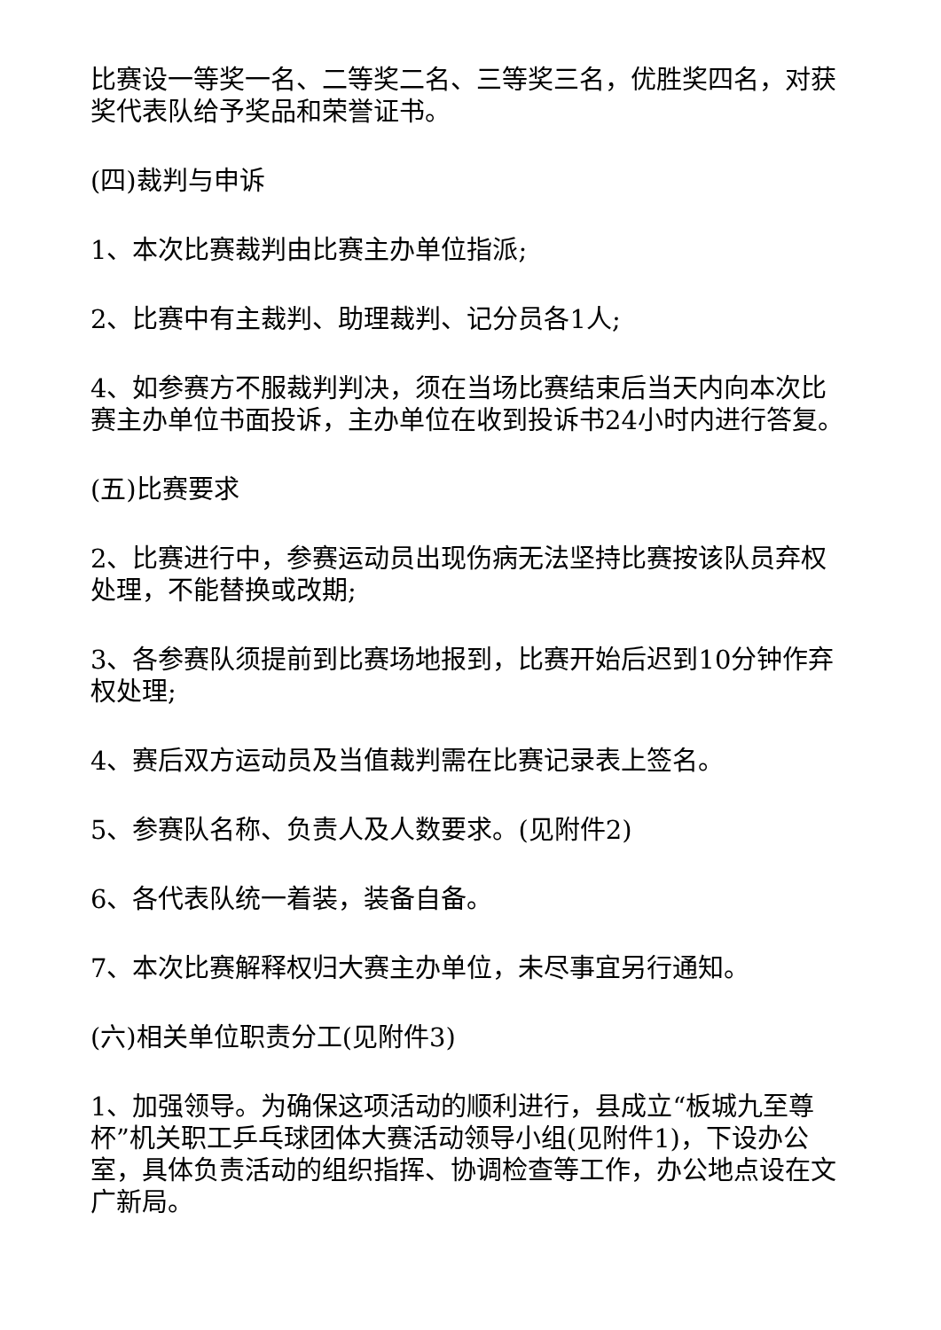比赛设一等奖一名、二等奖二名、三等奖三名，优胜奖四名，对获奖代表队给予奖品和荣誉证书。
(四)裁判与申诉
1、本次比赛裁判由比赛主办单位指派;
2、比赛中有主裁判、助理裁判、记分员各1人;
4、如参赛方不服裁判判决，须在当场比赛结束后当天内向本次比赛主办单位书面投诉，主办单位在收到投诉书24小时内进行答复。
(五)比赛要求
2、比赛进行中，参赛运动员出现伤病无法坚持比赛按该队员弃权处理，不能替换或改期;
3、各参赛队须提前到比赛场地报到，比赛开始后迟到10分钟作弃权处理;
4、赛后双方运动员及当值裁判需在比赛记录表上签名。
5、参赛队名称、负责人及人数要求。(见附件2)
6、各代表队统一着装，装备自备。
7、本次比赛解释权归大赛主办单位，未尽事宜另行通知。
(六)相关单位职责分工(见附件3)
1、加强领导。为确保这项活动的顺利进行，县成立“板城九至尊杯”机关职工乒乓球团体大赛活动领导小组(见附件1)，下设办公室，具体负责活动的组织指挥、协调检查等工作，办公地点设在文广新局。